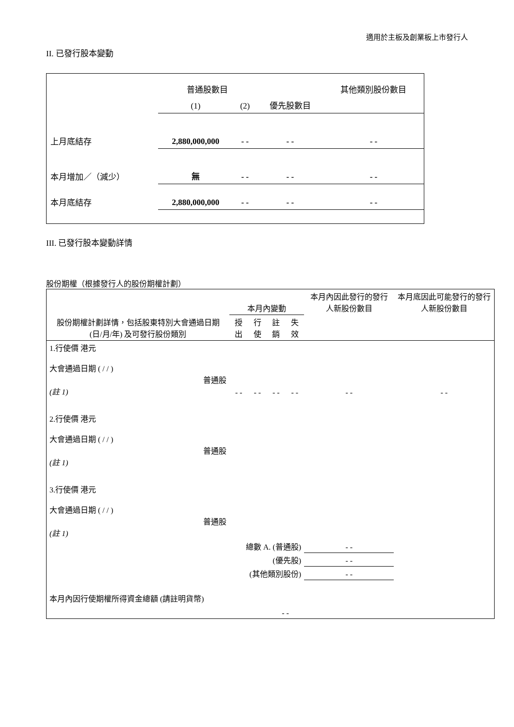適用於主板及創業板上市發行人
II. 已發行股本變動
| | 普通股數目 | | | 其他類別股份數目 |
| | (1) | (2) | 優先股數目 | |
| 上月底結存 | 2,880,000,000 | - - | - - | - - |
| 本月增加／（減少） | 無 | - - | - - | - - |
| 本月底結存 | 2,880,000,000 | - - | - - | - - |
III. 已發行股本變動詳情
股份期權（根據發行人的股份期權計劃）
| 股份期權計劃詳情，包括股東特別大會通過日期 (日/月/年) 及可發行股份類別 | 本月內變動 | | | | 本月內因此發行的發行人新股份數目 | 本月底因此可能發行的發行人新股份數目 |
| | 授出 | 行使 | 註銷 | 失效 | | |
| 1.行使價 港元 大會通過日期 ( / / ) 普通股 (註 1) | - - | - - | - - | - - | - - | - - |
| 2.行使價 港元 大會通過日期 ( / / ) 普通股 (註 1) | | | | | | |
| 3.行使價 港元 大會通過日期 ( / / ) 普通股 (註 1) | | | | | | |
| 總數 A. (普通股) | | | | | - - | |
| (優先股) | | | | | - - | |
| (其他類別股份) | | | | | - - | |
| 本月內因行使期權所得資金總額 (請註明貨幣) | | | - - | | | |